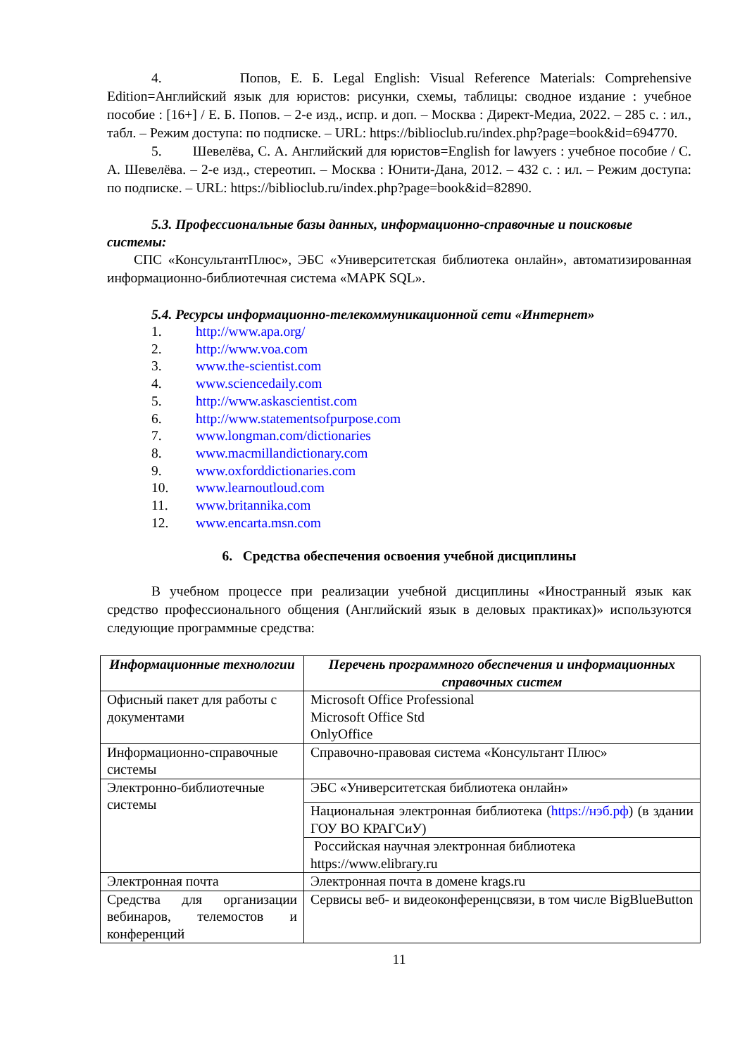4. Попов, Е. Б. Legal English: Visual Reference Materials: Comprehensive Edition=Английский язык для юристов: рисунки, схемы, таблицы: сводное издание : учебное пособие : [16+] / Е. Б. Попов. – 2-е изд., испр. и доп. – Москва : Директ-Медиа, 2022. – 285 с. : ил., табл. – Режим доступа: по подписке. – URL: https://biblioclub.ru/index.php?page=book&id=694770.
5. Шевелёва, С. А. Английский для юристов=English for lawyers : учебное пособие / С. А. Шевелёва. – 2-е изд., стереотип. – Москва : Юнити-Дана, 2012. – 432 с. : ил. – Режим доступа: по подписке. – URL: https://biblioclub.ru/index.php?page=book&id=82890.
5.3. Профессиональные базы данных, информационно-справочные и поисковые системы:
СПС «КонсультантПлюс», ЭБС «Университетская библиотека онлайн», автоматизированная информационно-библиотечная система «МАРК SQL».
5.4. Ресурсы информационно-телекоммуникационной сети «Интернет»
1. http://www.apa.org/
2. http://www.voa.com
3. www.the-scientist.com
4. www.sciencedaily.com
5. http://www.askascientist.com
6. http://www.statementsofpurpose.com
7. www.longman.com/dictionaries
8. www.macmillandictionary.com
9. www.oxforddictionaries.com
10. www.learnoutloud.com
11. www.britannika.com
12. www.encarta.msn.com
6. Средства обеспечения освоения учебной дисциплины
В учебном процессе при реализации учебной дисциплины «Иностранный язык как средство профессионального общения (Английский язык в деловых практиках)» используются следующие программные средства:
| Информационные технологии | Перечень программного обеспечения и информационных справочных систем |
| --- | --- |
| Офисный пакет для работы с документами | Microsoft Office Professional Microsoft Office Std OnlyOffice |
| Информационно-справочные системы | Справочно-правовая система «Консультант Плюс» |
| Электронно-библиотечные системы | ЭБС «Университетская библиотека онлайн» |
| | Национальная электронная библиотека ( https://нэб.рф ) (в здании ГОУ ВО КРАГСиУ) |
| | Российская научная электронная библиотека https://www.elibrary.ru |
| Электронная почта | Электронная почта в домене krags.ru |
| Средства для организации вебинаров, телемостов и конференций | Сервисы веб- и видеоконференцсвязи, в том числе BigBlueButton |
11